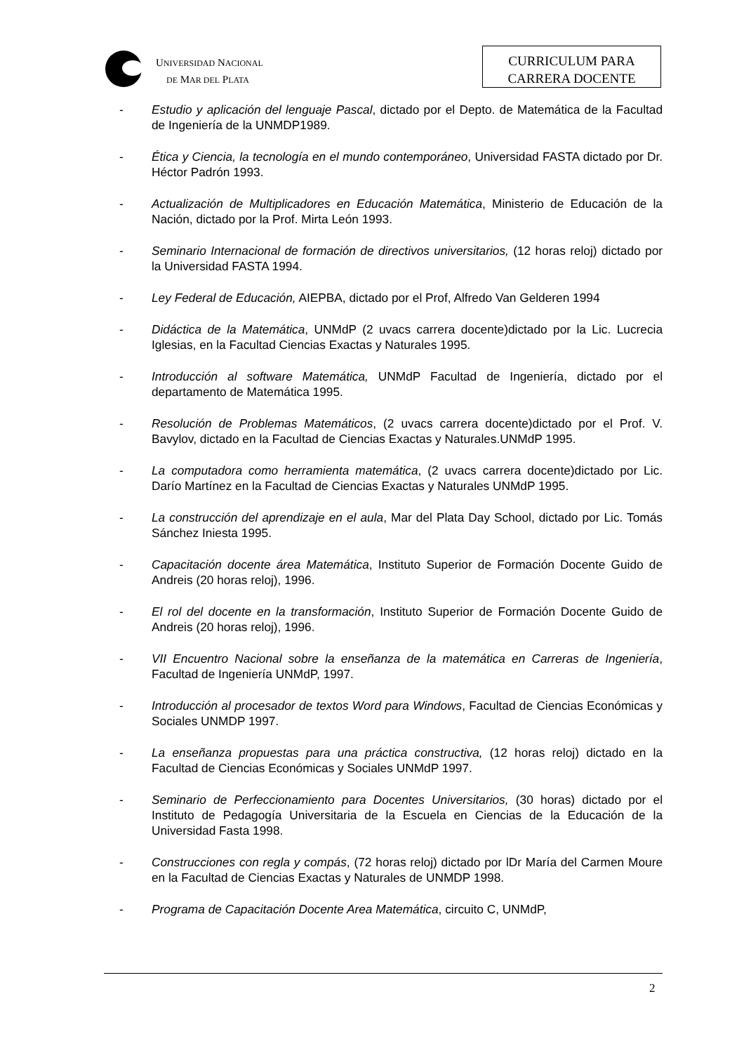UNIVERSIDAD NACIONAL
DE MAR DEL PLATA
CURRICULUM PARA
CARRERA DOCENTE
- Estudio y aplicación del lenguaje Pascal, dictado por el Depto. de Matemática de la Facultad de Ingeniería de la UNMDP1989.
- Ética y Ciencia, la tecnología en el mundo contemporáneo, Universidad FASTA dictado por Dr. Héctor Padrón 1993.
- Actualización de Multiplicadores en Educación Matemática, Ministerio de Educación de la Nación, dictado por la Prof. Mirta León 1993.
- Seminario Internacional de formación de directivos universitarios, (12 horas reloj) dictado por la Universidad FASTA 1994.
- Ley Federal de Educación, AIEPBA, dictado por el Prof, Alfredo Van Gelderen 1994
- Didáctica de la Matemática, UNMdP (2 uvacs carrera docente)dictado por la Lic. Lucrecia Iglesias, en la Facultad Ciencias Exactas y Naturales 1995.
- Introducción al software Matemática, UNMdP Facultad de Ingeniería, dictado por el departamento de Matemática 1995.
- Resolución de Problemas Matemáticos, (2 uvacs carrera docente)dictado por el Prof. V. Bavylov, dictado en la Facultad de Ciencias Exactas y Naturales.UNMdP 1995.
- La computadora como herramienta matemática, (2 uvacs carrera docente)dictado por Lic. Darío Martínez en la Facultad de Ciencias Exactas y Naturales UNMdP 1995.
- La construcción del aprendizaje en el aula, Mar del Plata Day School, dictado por Lic. Tomás Sánchez Iniesta 1995.
- Capacitación docente área Matemática, Instituto Superior de Formación Docente Guido de Andreis (20 horas reloj), 1996.
- El rol del docente en la transformación, Instituto Superior de Formación Docente Guido de Andreis (20 horas reloj), 1996.
- VII Encuentro Nacional sobre la enseñanza de la matemática en Carreras de Ingeniería, Facultad de Ingeniería UNMdP, 1997.
- Introducción al procesador de textos Word para Windows, Facultad de Ciencias Económicas y Sociales UNMDP 1997.
- La enseñanza propuestas para una práctica constructiva, (12 horas reloj) dictado en la Facultad de Ciencias Económicas y Sociales UNMdP 1997.
- Seminario de Perfeccionamiento para Docentes Universitarios, (30 horas) dictado por el Instituto de Pedagogía Universitaria de la Escuela en Ciencias de la Educación de la Universidad Fasta 1998.
- Construcciones con regla y compás, (72 horas reloj) dictado por lDr María del Carmen Moure en la Facultad de Ciencias Exactas y Naturales de UNMDP 1998.
- Programa de Capacitación Docente Area Matemática, circuito C, UNMdP,
2